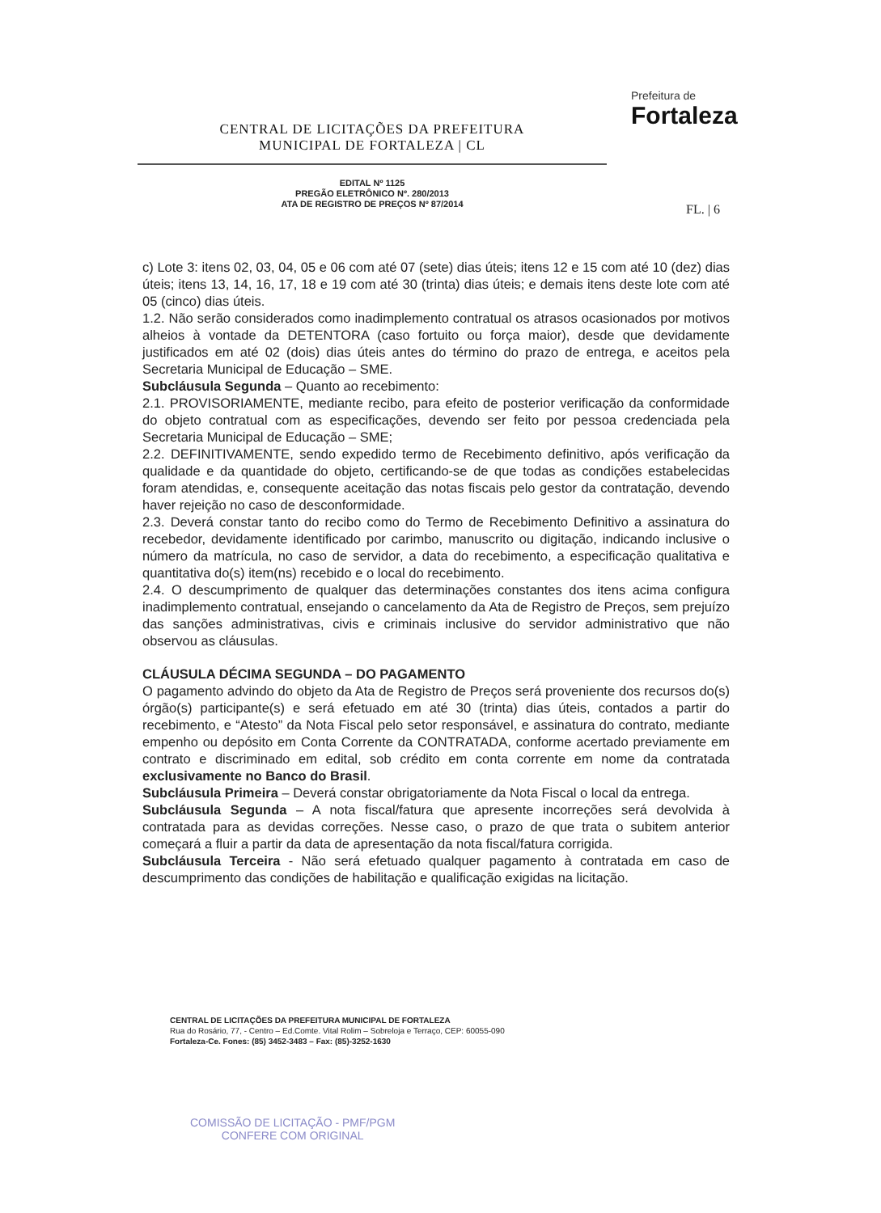CENTRAL DE LICITAÇÕES DA PREFEITURA
MUNICIPAL DE FORTALEZA | CL
EDITAL Nº 1125
PREGÃO ELETRÔNICO Nº. 280/2013
ATA DE REGISTRO DE PREÇOS Nº 87/2014
Prefeitura de
Fortaleza
FL. | 6
c) Lote 3: itens 02, 03, 04, 05 e 06 com até 07 (sete) dias úteis; itens 12 e 15 com até 10 (dez) dias úteis; itens 13, 14, 16, 17, 18 e 19 com até 30 (trinta) dias úteis; e demais itens deste lote com até 05 (cinco) dias úteis.
1.2. Não serão considerados como inadimplemento contratual os atrasos ocasionados por motivos alheios à vontade da DETENTORA (caso fortuito ou força maior), desde que devidamente justificados em até 02 (dois) dias úteis antes do término do prazo de entrega, e aceitos pela Secretaria Municipal de Educação – SME.
Subcláusula Segunda – Quanto ao recebimento:
2.1. PROVISORIAMENTE, mediante recibo, para efeito de posterior verificação da conformidade do objeto contratual com as especificações, devendo ser feito por pessoa credenciada pela Secretaria Municipal de Educação – SME;
2.2. DEFINITIVAMENTE, sendo expedido termo de Recebimento definitivo, após verificação da qualidade e da quantidade do objeto, certificando-se de que todas as condições estabelecidas foram atendidas, e, consequente aceitação das notas fiscais pelo gestor da contratação, devendo haver rejeição no caso de desconformidade.
2.3. Deverá constar tanto do recibo como do Termo de Recebimento Definitivo a assinatura do recebedor, devidamente identificado por carimbo, manuscrito ou digitação, indicando inclusive o número da matrícula, no caso de servidor, a data do recebimento, a especificação qualitativa e quantitativa do(s) item(ns) recebido e o local do recebimento.
2.4. O descumprimento de qualquer das determinações constantes dos itens acima configura inadimplemento contratual, ensejando o cancelamento da Ata de Registro de Preços, sem prejuízo das sanções administrativas, civis e criminais inclusive do servidor administrativo que não observou as cláusulas.
CLÁUSULA DÉCIMA SEGUNDA – DO PAGAMENTO
O pagamento advindo do objeto da Ata de Registro de Preços será proveniente dos recursos do(s) órgão(s) participante(s) e será efetuado em até 30 (trinta) dias úteis, contados a partir do recebimento, e “Atesto” da Nota Fiscal pelo setor responsável, e assinatura do contrato, mediante empenho ou depósito em Conta Corrente da CONTRATADA, conforme acertado previamente em contrato e discriminado em edital, sob crédito em conta corrente em nome da contratada exclusivamente no Banco do Brasil.
Subcláusula Primeira – Deverá constar obrigatoriamente da Nota Fiscal o local da entrega.
Subcláusula Segunda – A nota fiscal/fatura que apresente incorreções será devolvida à contratada para as devidas correções. Nesse caso, o prazo de que trata o subitem anterior começará a fluir a partir da data de apresentação da nota fiscal/fatura corrigida.
Subcláusula Terceira - Não será efetuado qualquer pagamento à contratada em caso de descumprimento das condições de habilitação e qualificação exigidas na licitação.
CENTRAL DE LICITAÇÕES DA PREFEITURA MUNICIPAL DE FORTALEZA
Rua do Rosário, 77, - Centro – Ed.Comte. Vital Rolim – Sobreloja e Terraço, CEP: 60055-090
Fortaleza-Ce. Fones: (85) 3452-3483 – Fax: (85)-3252-1630
COMISSÃO DE LICITAÇÃO - PMF/PGM
CONFERE COM ORIGINAL